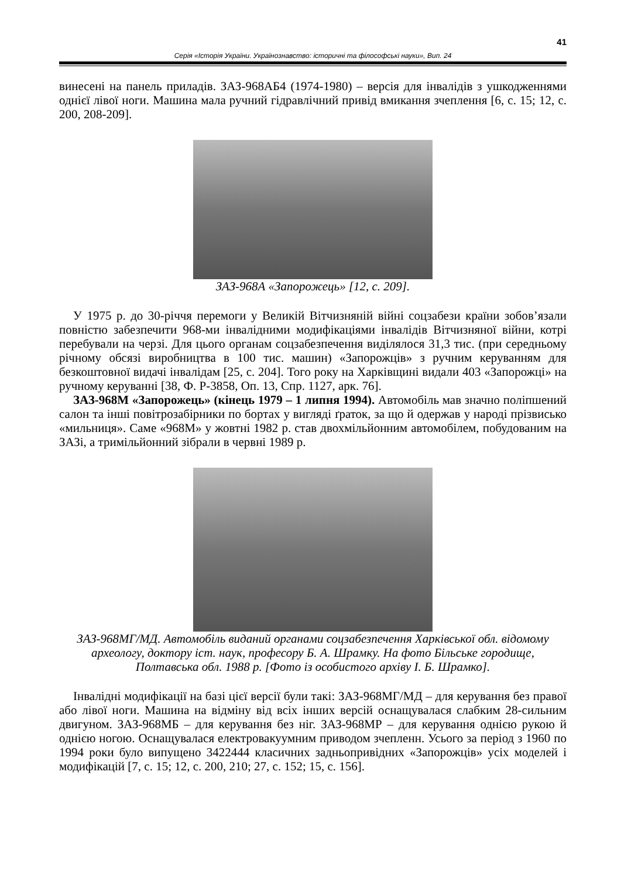41
Серія «Історія України. Українознавство: історичні та філософські науки», Вип. 24
винесені на панель приладів. ЗАЗ-968АБ4 (1974-1980) – версія для інвалідів з ушкодженнями однієї лівої ноги. Машина мала ручний гідравлічний привід вмикання зчеплення [6, с. 15; 12, с. 200, 208-209].
ЗАЗ-968А «Запорожець» [12, с. 209].
У 1975 р. до 30-річчя перемоги у Великій Вітчизняній війні соцзабези країни зобов’язали повністю забезпечити 968-ми інвалідними модифікаціями інвалідів Вітчизняної війни, котрі перебували на черзі. Для цього органам соцзабезпечення виділялося 31,3 тис. (при середньому річному обсязі виробництва в 100 тис. машин) «Запорожців» з ручним керуванням для безкоштовної видачі інвалідам [25, с. 204]. Того року на Харківщині видали 403 «Запорожці» на ручному керуванні [38, Ф. Р-3858, Оп. 13, Спр. 1127, арк. 76].
ЗАЗ-968М «Запорожець» (кінець 1979 – 1 липня 1994). Автомобіль мав значно поліпшений салон та інші повітрозабірники по бортах у вигляді ґраток, за що й одержав у народі прізвисько «мильниця». Саме «968М» у жовтні 1982 р. став двохмільйонним автомобілем, побудованим на ЗАЗі, а тримільйонний зібрали в червні 1989 р.
ЗАЗ-968МГ/МД. Автомобіль виданий органами соцзабезпечення Харківської обл. відомому археологу, доктору іст. наук, професору Б. А. Шрамку. На фото Більське городище, Полтавська обл. 1988 р. [Фото із особистого архіву І. Б. Шрамко].
Інвалідні модифікації на базі цієї версії були такі: ЗАЗ-968МГ/МД – для керування без правої або лівої ноги. Машина на відміну від всіх інших версій оснащувалася слабким 28-сильним двигуном. ЗАЗ-968МБ – для керування без ніг. ЗАЗ-968МР – для керування однією рукою й однією ногою. Оснащувалася електровакуумним приводом зчепленн. Усього за період з 1960 по 1994 роки було випущено 3422444 класичних задньопривідних «Запорожців» усіх моделей і модифікацій [7, с. 15; 12, с. 200, 210; 27, с. 152; 15, с. 156].